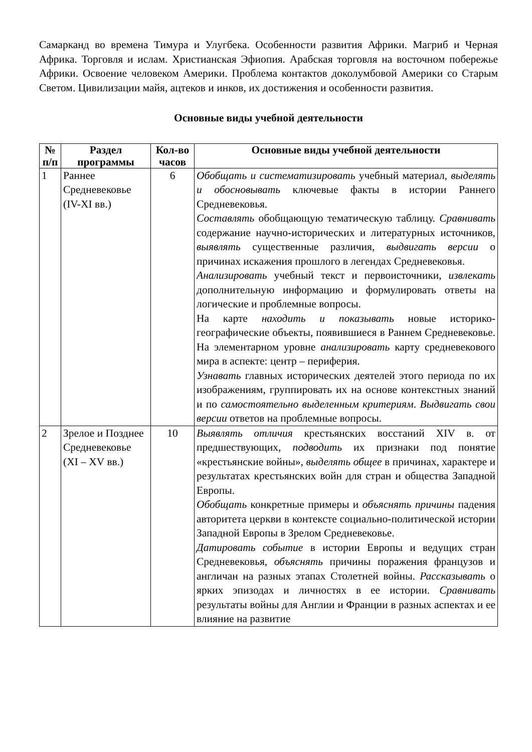Самарканд во времена Тимура и Улугбека. Особенности развития Африки. Магриб и Черная Африка. Торговля и ислам. Христианская Эфиопия. Арабская торговля на восточном побережье Африки. Освоение человеком Америки. Проблема контактов доколумбовой Америки со Старым Светом. Цивилизации майя, ацтеков и инков, их достижения и особенности развития.
Основные виды учебной деятельности
| № п/п | Раздел программы | Кол-во часов | Основные виды учебной деятельности |
| --- | --- | --- | --- |
| 1 | Раннее Средневековье (IV-XI вв.) | 6 | Обобщать и систематизировать учебный материал, выделять и обосновывать ключевые факты в истории Раннего Средневековья. Составлять обобщающую тематическую таблицу. Сравнивать содержание научно-исторических и литературных источников, выявлять существенные различия, выдвигать версии о причинах искажения прошлого в легендах Средневековья. Анализировать учебный текст и первоисточники, извлекать дополнительную информацию и формулировать ответы на логические и проблемные вопросы. На карте находить и показывать новые историко-географические объекты, появившиеся в Раннем Средневековье. На элементарном уровне анализировать карту средневекового мира в аспекте: центр – периферия. Узнавать главных исторических деятелей этого периода по их изображениям, группировать их на основе контекстных знаний и по самостоятельно выделенным критериям . Выдвигать свои версии ответов на проблемные вопросы. |
| 2 | Зрелое и Позднее Средневековье (XI – XV вв.) | 10 | Выявлять отличия крестьянских восстаний XIV в. от предшествующих, подводить их признаки под понятие «крестьянские войны», выделять общее в причинах, характере и результатах крестьянских войн для стран и общества Западной Европы. Обобщать конкретные примеры и объяснять причины падения авторитета церкви в контексте социально-политической истории Западной Европы в Зрелом Средневековье. Датировать событие в истории Европы и ведущих стран Средневековья, объяснять причины поражения французов и англичан на разных этапах Столетней войны. Рассказывать о ярких эпизодах и личностях в ее истории. Сравнивать результаты войны для Англии и Франции в разных аспектах и ее влияние на развитие |